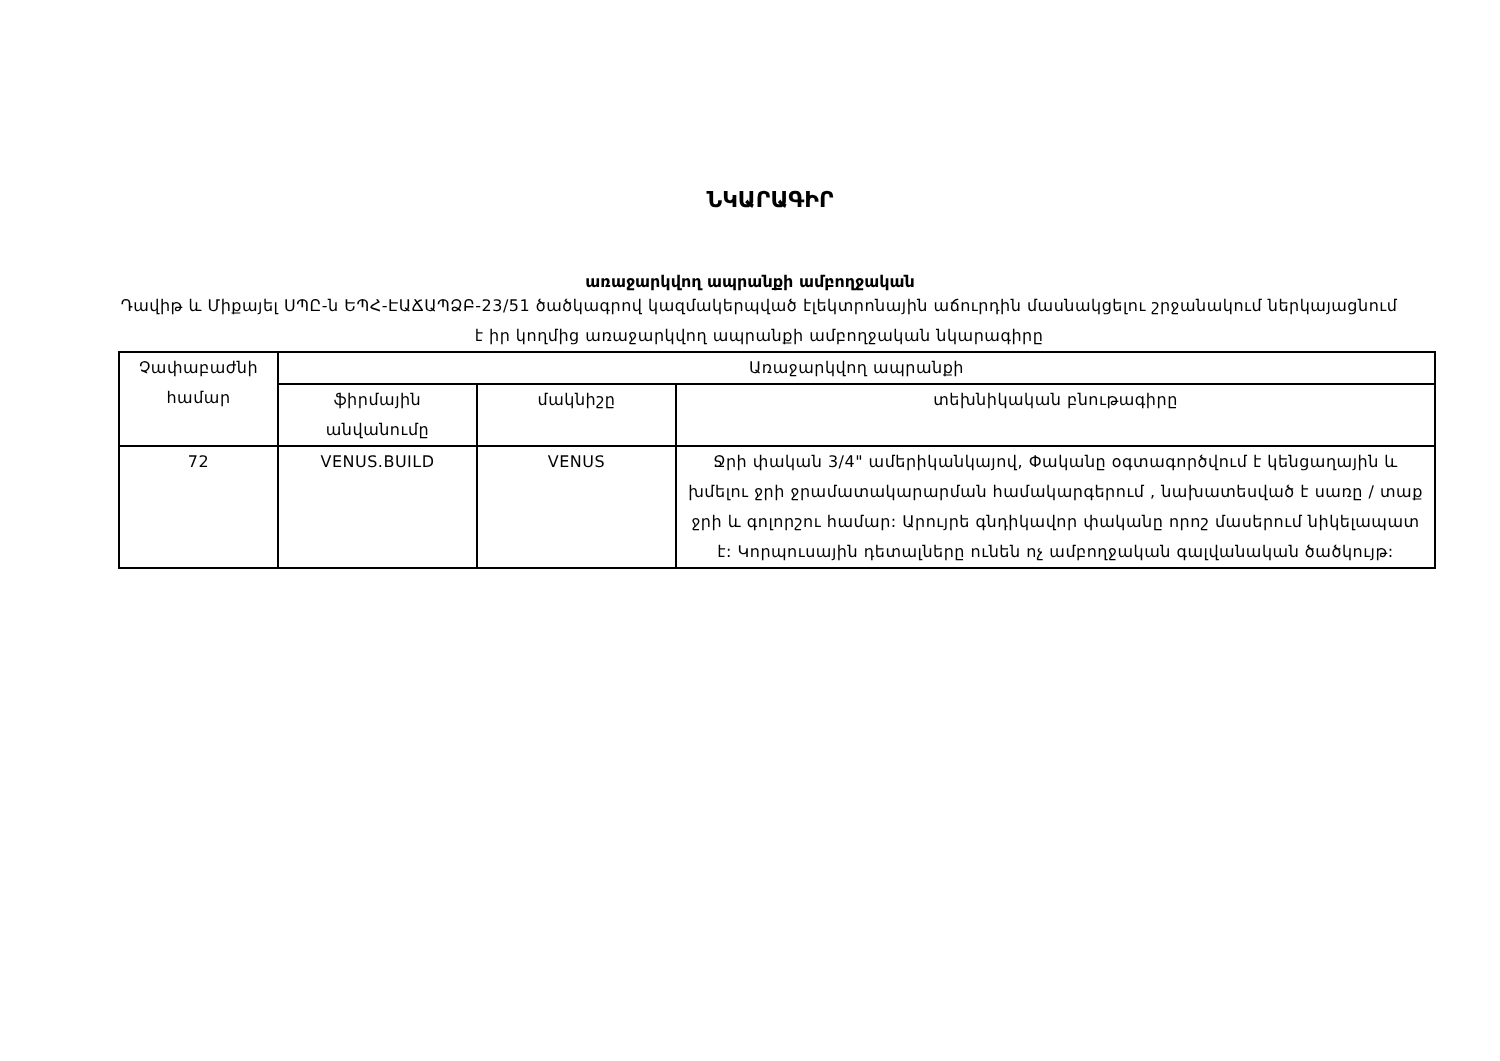ՆԿԱՐԱԳԻՐ
առաջարկվող ապրանքի ամբողջական
Դավիթ և Միքայել ՍՊԸ-ն ԵՊՀ-ԷԱՃԱՊՁԲ-23/51 ծածկագրով կազմակերպված էլեկտրոնային աճուրդին մասնակցելու շրջանակում ներկայացնում է իր կողմից առաջարկվող ապրանքի ամբողջական նկարագիրը
| Չափաբաժնի համար | Առաջարկվող ապրանքի | | |
| --- | --- | --- | --- |
| | ֆիրմային անվանումը | մակնիշը | տեխնիկական բնութագիրը |
| 72 | VENUS.BUILD | VENUS | Ջրի փական 3/4" ամերիկանկայով, Փականը օգտագործվում է կենցաղային և խմելու ջրի ջրամատակարարման համակարգերում , նախատեսված է սառը / տաք ջրի և գոլորշու համար: Արույրե գնդիկավոր փականը որոշ մասերում նիկելապատ է: Կորպուսային դետալները ունեն ոչ ամբողջական գալվանական ծածկույթ: |